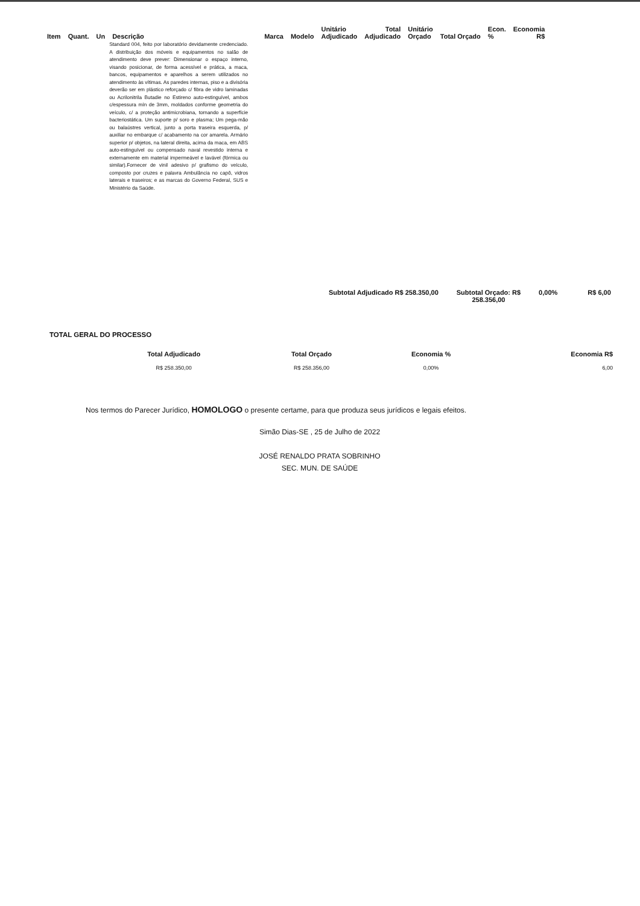| Item | Quant. | Un | Descrição | Marca | Modelo | Unitário Adjudicado | Total Adjudicado | Unitário Orçado | Total Orçado | Econ. % | Economia R$ |
| --- | --- | --- | --- | --- | --- | --- | --- | --- | --- | --- | --- |
| | | | Standard 004, feito por laboratório devidamente credenciado. A distribuição dos móveis e equipamentos no salão de atendimento deve prever: Dimensionar o espaço interno, visando posicionar, de forma acessível e prática, a maca, bancos, equipamentos e aparelhos a serem utilizados no atendimento às vítimas. As paredes internas, piso e a divisória deverão ser em plástico reforçado c/ fibra de vidro laminadas ou Acrilonitrila Butadie no Estireno auto-estinguível, ambos c/espessura mín de 3mm, moldados conforme geometria do veículo, c/ a proteção antimicrobiana, tornando a superfície bacteriostática. Um suporte p/ soro e plasma; Um pega-mão ou balaústres vertical, junto a porta traseira esquerda, p/ auxiliar no embarque c/ acabamento na cor amarela. Armário superior p/ objetos, na lateral direita, acima da maca, em ABS auto-estinguível ou compensado naval revestido interna e externamente em material impermeável e lavável (fórmica ou similar).Fornecer de vinil adesivo p/ grafismo do veículo, composto por cruzes e palavra Ambulância no capô, vidros laterais e traseiros; e as marcas do Governo Federal, SUS e Ministério da Saúde. | | | | | | | | |
Subtotal Adjudicado R$ 258.350,00 Subtotal Orçado: R$
258.356,00 0,00% R$ 6,00
TOTAL GERAL DO PROCESSO
| Total Adjudicado | Total Orçado | Economia % | Economia R$ |
| --- | --- | --- | --- |
| R$ 258.350,00 | R$ 258.356,00 | 0,00% | 6,00 |
Nos termos do Parecer Jurídico, HOMOLOGO o presente certame, para que produza seus jurídicos e legais efeitos.
Simão Dias-SE , 25 de Julho de 2022
JOSÉ RENALDO PRATA SOBRINHO
SEC. MUN. DE SAÚDE